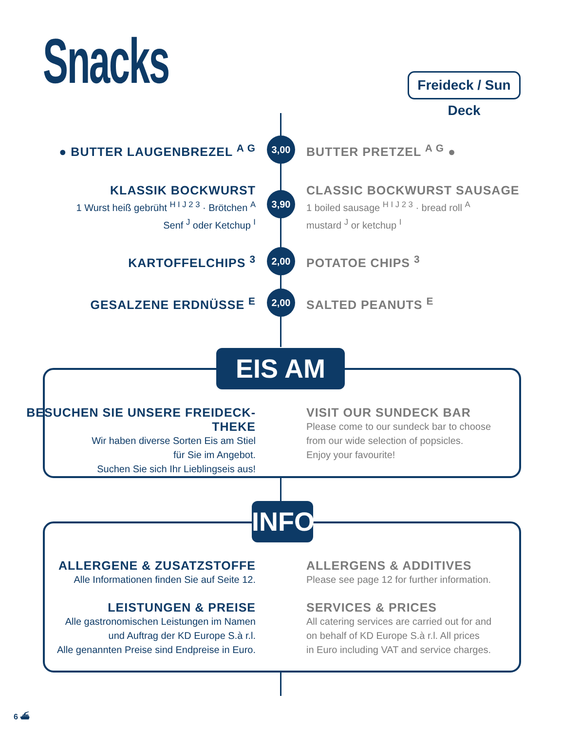Snacks
Freideck / Sun Deck
● BUTTER LAUGENBREZEL <sup>A G</sup> BUTTER PRETZEL <sup>A G</sup> ● 3,00
KLASSIK BOCKWURST
1 Wurst heiß gebrüht <sup>H I J 2 3</sup> · Brötchen <sup>A</sup>
Senf <sup>J</sup> oder Ketchup <sup>I</sup>
CLASSIC BOCKWURST SAUSAGE
1 boiled sausage <sup>H I J 2 3</sup> · bread roll <sup>A</sup>
mustard <sup>J</sup> or ketchup <sup>I</sup>
3,90
KARTOFFELCHIPS <sup>3</sup> POTATOE CHIPS <sup>3</sup> 2,00
GESALZENE ERDNÜSSE <sup>E</sup> SALTED PEANUTS <sup>E</sup> 2,00
EIS AM STIEL
BESUCHEN SIE UNSERE FREIDECK-THEKE
Wir haben diverse Sorten Eis am Stiel
für Sie im Angebot.
Suchen Sie sich Ihr Lieblingseis aus!
VISIT OUR SUNDECK BAR
Please come to our sundeck bar to choose
from our wide selection of popsicles.
Enjoy your favourite!
INFO
ALLERGENE & ZUSATZSTOFFE
Alle Informationen finden Sie auf Seite 12.
ALLERGENS & ADDITIVES
Please see page 12 for further information.
LEISTUNGEN & PREISE
Alle gastronomischen Leistungen im Namen
und Auftrag der KD Europe S.à r.l.
Alle genannten Preise sind Endpreise in Euro.
SERVICES & PRICES
All catering services are carried out for and
on behalf of KD Europe S.à r.l. All prices
in Euro including VAT and service charges.
6 ⛴